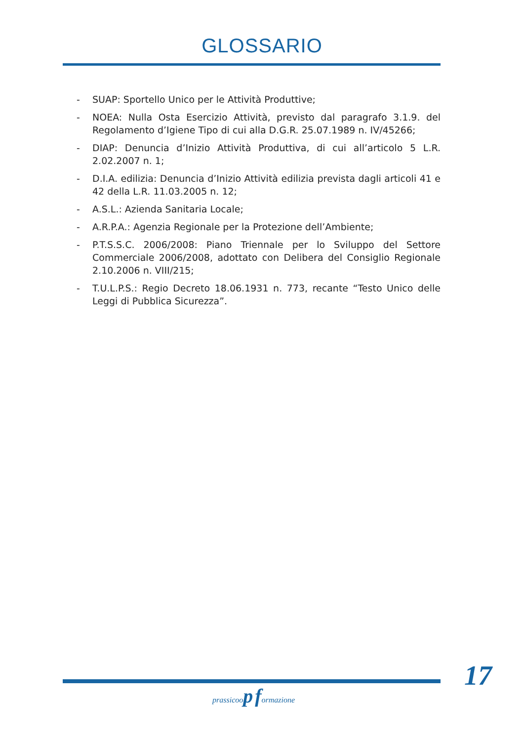GLOSSARIO
- SUAP: Sportello Unico per le Attività Produttive;
- NOEA: Nulla Osta Esercizio Attività, previsto dal paragrafo 3.1.9. del Regolamento d’Igiene Tipo di cui alla D.G.R. 25.07.1989 n. IV/45266;
- DIAP: Denuncia d’Inizio Attività Produttiva, di cui all’articolo 5 L.R. 2.02.2007 n. 1;
- D.I.A. edilizia: Denuncia d’Inizio Attività edilizia prevista dagli articoli 41 e 42 della L.R. 11.03.2005 n. 12;
- A.S.L.: Azienda Sanitaria Locale;
- A.R.P.A.: Agenzia Regionale per la Protezione dell’Ambiente;
- P.T.S.S.C. 2006/2008: Piano Triennale per lo Sviluppo del Settore Commerciale 2006/2008, adottato con Delibera del Consiglio Regionale 2.10.2006 n. VIII/215;
- T.U.L.P.S.: Regio Decreto 18.06.1931 n. 773, recante “Testo Unico delle Leggi di Pubblica Sicurezza”.
17
prassicoop formazione